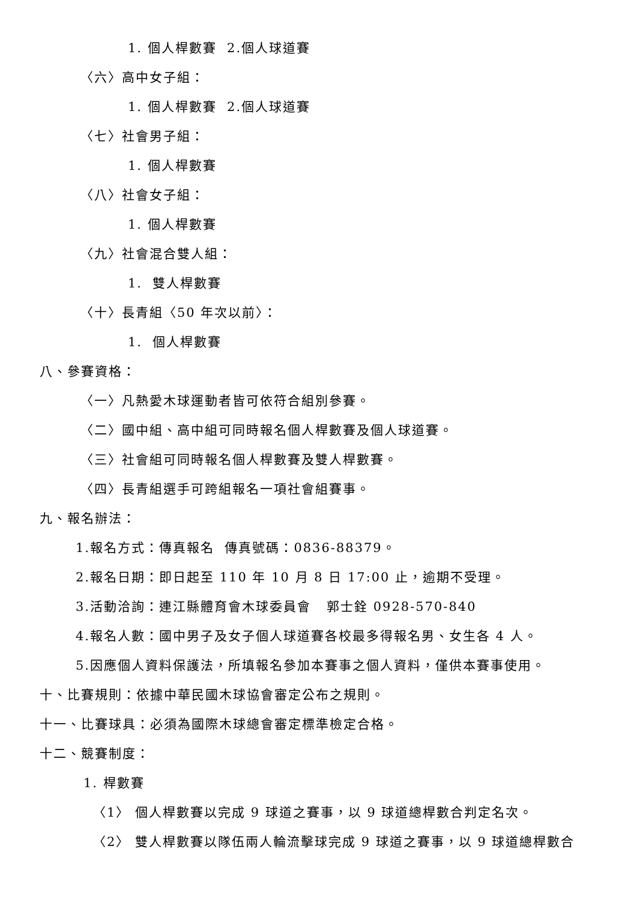1. 個人桿數賽 2.個人球道賽
〈六〉高中女子組：
1. 個人桿數賽 2.個人球道賽
〈七〉社會男子組：
1. 個人桿數賽
〈八〉社會女子組：
1. 個人桿數賽
〈九〉社會混合雙人組：
1. 雙人桿數賽
〈十〉長青組〈50 年次以前〉：
1. 個人桿數賽
八、參賽資格：
〈一〉凡熱愛木球運動者皆可依符合組別參賽。
〈二〉國中組、高中組可同時報名個人桿數賽及個人球道賽。
〈三〉社會組可同時報名個人桿數賽及雙人桿數賽。
〈四〉長青組選手可跨組報名一項社會組賽事。
九、報名辦法：
1.報名方式：傳真報名 傳真號碼：0836-88379。
2.報名日期：即日起至 110 年 10 月 8 日 17:00 止，逾期不受理。
3.活動洽詢：連江縣體育會木球委員會 郭士銓 0928-570-840
4.報名人數：國中男子及女子個人球道賽各校最多得報名男、女生各 4 人。
5.因應個人資料保護法，所填報名參加本賽事之個人資料，僅供本賽事使用。
十、比賽規則：依據中華民國木球協會審定公布之規則。
十一、比賽球具：必須為國際木球總會審定標準檢定合格。
十二、競賽制度：
1. 桿數賽
〈1〉 個人桿數賽以完成 9 球道之賽事，以 9 球道總桿數合判定名次。
〈2〉 雙人桿數賽以隊伍兩人輪流擊球完成 9 球道之賽事，以 9 球道總桿數合